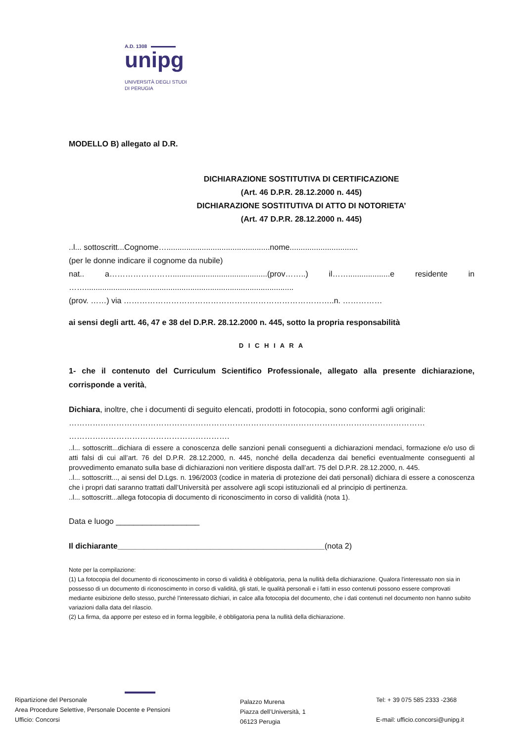A.D. 1308
unipg
UNIVERSITÀ DEGLI STUDI
DI PERUGIA
MODELLO B) allegato al D.R.
DICHIARAZIONE SOSTITUTIVA DI CERTIFICAZIONE
(Art. 46 D.P.R. 28.12.2000 n. 445)
DICHIARAZIONE SOSTITUTIVA DI ATTO DI NOTORIETA’
(Art. 47 D.P.R. 28.12.2000 n. 445)
..l... sottoscritt...Cognome…...............................................nome...............................
(per le donne indicare il cognome da nubile)
nat.. a……………………...........................................(prov……..) il……...................e residente in ……...............................................................................................
(prov. ……) via ……………………………………………………………………..n. ……………
ai sensi degli artt. 46, 47 e 38 del D.P.R. 28.12.2000 n. 445, sotto la propria responsabilità
D I C H I A R A
1- che il contenuto del Curriculum Scientifico Professionale, allegato alla presente dichiarazione, corrisponde a verità,
Dichiara, inoltre, che i documenti di seguito elencati, prodotti in fotocopia, sono conformi agli originali:
………………………………………………………………………………………………………………………
…………………………………………………….
..l... sottoscritt...dichiara di essere a conoscenza delle sanzioni penali conseguenti a dichiarazioni mendaci, formazione e/o uso di atti falsi di cui all’art. 76 del D.P.R. 28.12.2000, n. 445, nonché della decadenza dai benefici eventualmente conseguenti al provvedimento emanato sulla base di dichiarazioni non veritiere disposta dall’art. 75 del D.P.R. 28.12.2000, n. 445.
..l... sottoscritt..., ai sensi del D.Lgs. n. 196/2003 (codice in materia di protezione dei dati personali) dichiara di essere a conoscenza che i propri dati saranno trattati dall’Università per assolvere agli scopi istituzionali ed al principio di pertinenza.
..l... sottoscritt...allega fotocopia di documento di riconoscimento in corso di validità (nota 1).
Data e luogo ___________________
Il dichiarante_______________________________________________(nota 2)
Note per la compilazione:
(1) La fotocopia del documento di riconoscimento in corso di validità è obbligatoria, pena la nullità della dichiarazione. Qualora l'interessato non sia in possesso di un documento di riconoscimento in corso di validità, gli stati, le qualità personali e i fatti in esso contenuti possono essere comprovati mediante esibizione dello stesso, purché l'interessato dichiari, in calce alla fotocopia del documento, che i dati contenuti nel documento non hanno subito variazioni dalla data del rilascio.
(2) La firma, da apporre per esteso ed in forma leggibile, è obbligatoria pena la nullità della dichiarazione.
Ripartizione del Personale
Area Procedure Selettive, Personale Docente e Pensioni
Ufficio: Concorsi
Palazzo Murena
Piazza dell’Università, 1
06123 Perugia
Tel: + 39 075 585 2333 -2368
E-mail: ufficio.concorsi@unipg.it